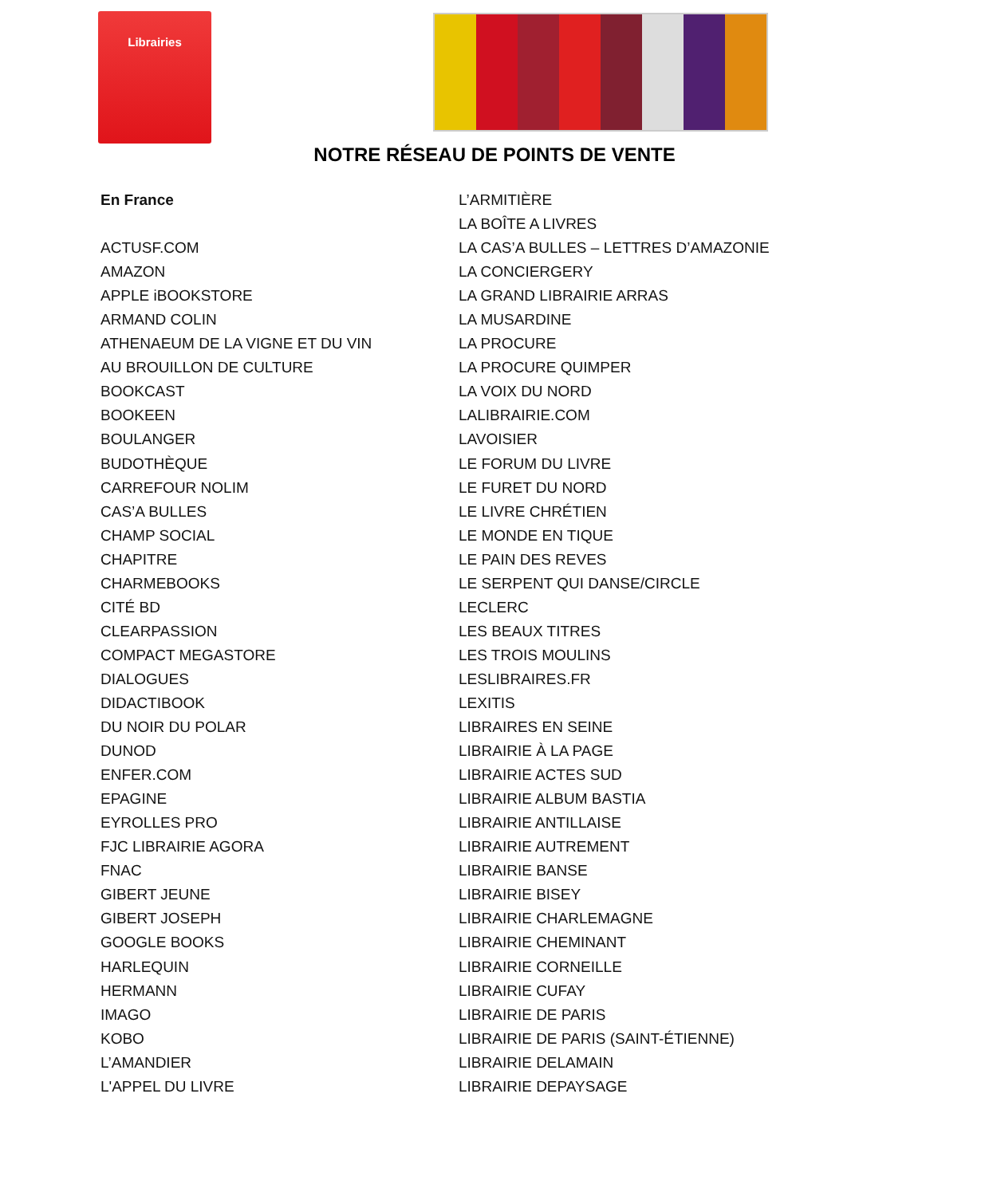Librairies
NOTRE RÉSEAU DE POINTS DE VENTE
En France
ACTUSF.COM
AMAZON
APPLE iBOOKSTORE
ARMAND COLIN
ATHENAEUM DE LA VIGNE ET DU VIN
AU BROUILLON DE CULTURE
BOOKCAST
BOOKEEN
BOULANGER
BUDOTHÈQUE
CARREFOUR NOLIM
CAS’A BULLES
CHAMP SOCIAL
CHAPITRE
CHARMEBOOKS
CITÉ BD
CLEARPASSION
COMPACT MEGASTORE
DIALOGUES
DIDACTIBOOK
DU NOIR DU POLAR
DUNOD
ENFER.COM
EPAGINE
EYROLLES PRO
FJC LIBRAIRIE AGORA
FNAC
GIBERT JEUNE
GIBERT JOSEPH
GOOGLE BOOKS
HARLEQUIN
HERMANN
IMAGO
KOBO
L’AMANDIER
L'APPEL DU LIVRE
L’ARMITIÈRE
LA BOÎTE A LIVRES
LA CAS’A BULLES – LETTRES D’AMAZONIE
LA CONCIERGERY
LA GRAND LIBRAIRIE ARRAS
LA MUSARDINE
LA PROCURE
LA PROCURE QUIMPER
LA VOIX DU NORD
LALIBRAIRIE.COM
LAVOISIER
LE FORUM DU LIVRE
LE FURET DU NORD
LE LIVRE CHRÉTIEN
LE MONDE EN TIQUE
LE PAIN DES REVES
LE SERPENT QUI DANSE/CIRCLE
LECLERC
LES BEAUX TITRES
LES TROIS MOULINS
LESLIBRAIRES.FR
LEXITIS
LIBRAIRES EN SEINE
LIBRAIRIE À LA PAGE
LIBRAIRIE ACTES SUD
LIBRAIRIE ALBUM BASTIA
LIBRAIRIE ANTILLAISE
LIBRAIRIE AUTREMENT
LIBRAIRIE BANSE
LIBRAIRIE BISEY
LIBRAIRIE CHARLEMAGNE
LIBRAIRIE CHEMINANT
LIBRAIRIE CORNEILLE
LIBRAIRIE CUFAY
LIBRAIRIE DE PARIS
LIBRAIRIE DE PARIS (SAINT-ÉTIENNE)
LIBRAIRIE DELAMAIN
LIBRAIRIE DEPAYSAGE